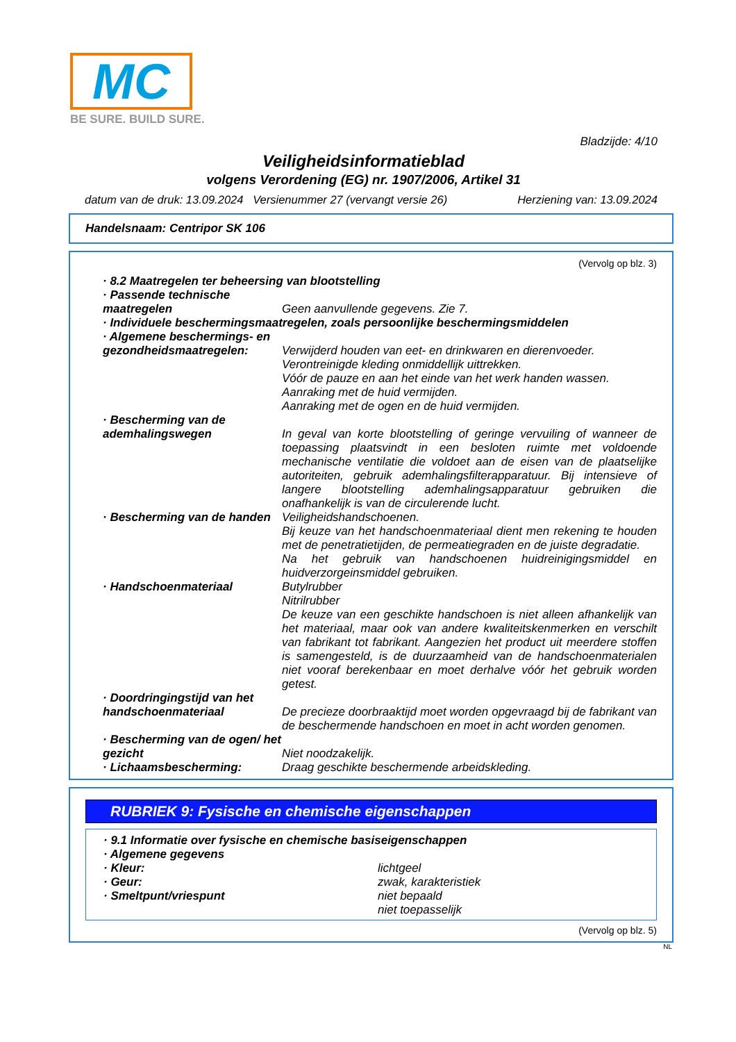MC
BE SURE. BUILD SURE.
Bladzijde: 4/10
Veiligheidsinformatieblad
volgens Verordening (EG) nr. 1907/2006, Artikel 31
datum van de druk: 13.09.2024 Versienummer 27 (vervangt versie 26) Herziening van: 13.09.2024
Handelsnaam: Centripor SK 106
(Vervolg op blz. 3)
· 8.2 Maatregelen ter beheersing van blootstelling
· Passende technische maatregelen
Geen aanvullende gegevens. Zie 7.
· Individuele beschermingsmaatregelen, zoals persoonlijke beschermingsmiddelen
· Algemene beschermings- en gezondheidsmaatregelen:
Verwijderd houden van eet- en drinkwaren en dierenvoeder.
Verontreinigde kleding onmiddellijk uittrekken.
Vóór de pauze en aan het einde van het werk handen wassen.
Aanraking met de huid vermijden.
Aanraking met de ogen en de huid vermijden.
· Bescherming van de ademhalingswegen
In geval van korte blootstelling of geringe vervuiling of wanneer de toepassing plaatsvindt in een besloten ruimte met voldoende mechanische ventilatie die voldoet aan de eisen van de plaatselijke autoriteiten, gebruik ademhalingsfilterapparatuur. Bij intensieve of langere blootstelling ademhalingsapparatuur gebruiken die onafhankelijk is van de circulerende lucht.
· Bescherming van de handen
Veiligheidshandschoenen.
Bij keuze van het handschoenmateriaal dient men rekening te houden met de penetratietijden, de permeatiegraden en de juiste degradatie.
Na het gebruik van handschoenen huidreinigingsmiddel en huidverzorgeinsmiddel gebruiken.
· Handschoenmateriaal Butylrubber
Nitrilrubber
De keuze van een geschikte handschoen is niet alleen afhankelijk van het materiaal, maar ook van andere kwaliteitskenmerken en verschilt van fabrikant tot fabrikant. Aangezien het product uit meerdere stoffen is samengesteld, is de duurzaamheid van de handschoenmaterialen niet vooraf berekenbaar en moet derhalve vóór het gebruik worden getest.
· Doordringingstijd van het handschoenmateriaal
De precieze doorbraaktijd moet worden opgevraagd bij de fabrikant van de beschermende handschoen en moet in acht worden genomen.
· Bescherming van de ogen/ het gezicht
Niet noodzakelijk.
· Lichaamsbescherming: Draag geschikte beschermende arbeidskleding.
RUBRIEK 9: Fysische en chemische eigenschappen
· 9.1 Informatie over fysische en chemische basiseigenschappen
· Algemene gegevens
· Kleur: lichtgeel
· Geur: zwak, karakteristiek
· Smeltpunt/vriespunt niet bepaald
niet toepasselijk
(Vervolg op blz. 5)
NL